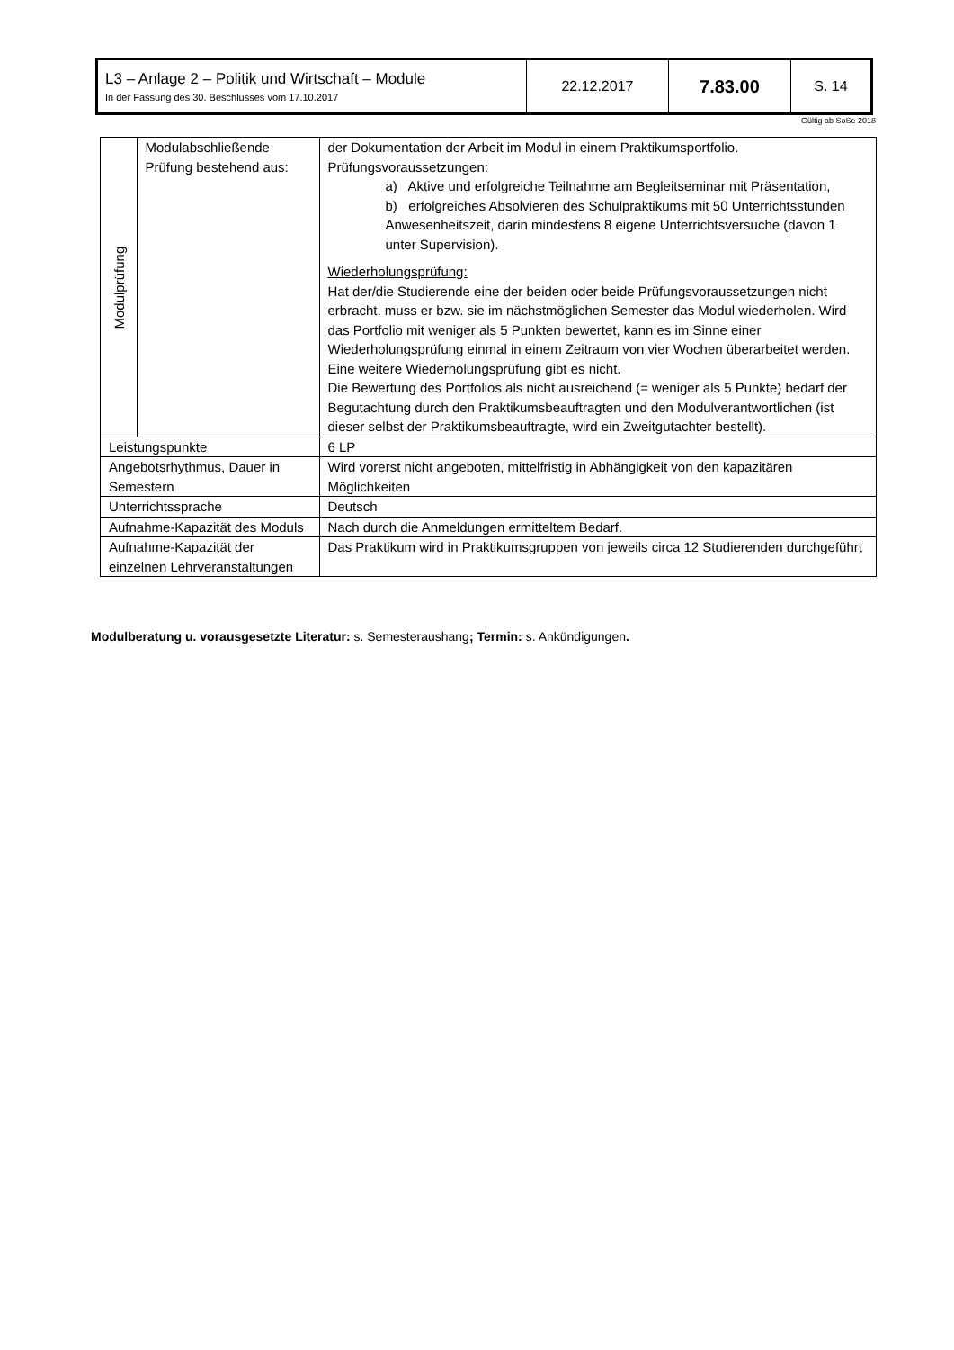| L3 – Anlage 2 – Politik und Wirtschaft – Module In der Fassung des 30. Beschlusses vom 17.10.2017 | 22.12.2017 | 7.83.00 | S. 14 |
Gültig ab SoSe 2018
| Modulprüfung | Modulabschließende Prüfung bestehend aus: | der Dokumentation der Arbeit im Modul in einem Praktikumsportfolio. Prüfungsvoraussetzungen: a) Aktive und erfolgreiche Teilnahme am Begleitseminar mit Präsentation, b) erfolgreiches Absolvieren des Schulpraktikums mit 50 Unterrichtsstunden Anwesenheitszeit, darin mindestens 8 eigene Unterrichtsversuche (davon 1 unter Supervision). Wiederholungsprüfung: Hat der/die Studierende eine der beiden oder beide Prüfungsvoraussetzungen nicht erbracht, muss er bzw. sie im nächstmöglichen Semester das Modul wiederholen. Wird das Portfolio mit weniger als 5 Punkten bewertet, kann es im Sinne einer Wiederholungsprüfung einmal in einem Zeitraum von vier Wochen überarbeitet werden. Eine weitere Wiederholungsprüfung gibt es nicht. Die Bewertung des Portfolios als nicht ausreichend (= weniger als 5 Punkte) bedarf der Begutachtung durch den Praktikumsbeauftragten und den Modulverantwortlichen (ist dieser selbst der Praktikumsbeauftragte, wird ein Zweitgutachter bestellt). |
| Leistungspunkte | | 6 LP |
| Angebotsrhythmus, Dauer in Semestern | | Wird vorerst nicht angeboten, mittelfristig in Abhängigkeit von den kapazitären Möglichkeiten |
| Unterrichtssprache | | Deutsch |
| Aufnahme-Kapazität des Moduls | | Nach durch die Anmeldungen ermitteltem Bedarf. |
| Aufnahme-Kapazität der einzelnen Lehrveranstaltungen | | Das Praktikum wird in Praktikumsgruppen von jeweils circa 12 Studierenden durchgeführt |
Modulberatung u. vorausgesetzte Literatur: s. Semesteraushang; Termin: s. Ankündigungen.